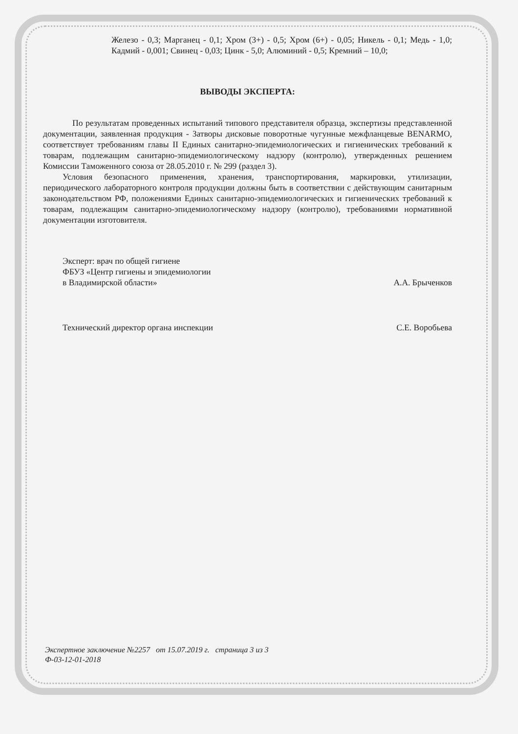Железо - 0,3; Марганец - 0,1; Хром (3+) - 0,5; Хром (6+) - 0,05; Никель - 0,1; Медь - 1,0; Кадмий - 0,001; Свинец - 0,03; Цинк - 5,0; Алюминий - 0,5; Кремний – 10,0;
ВЫВОДЫ ЭКСПЕРТА:
По результатам проведенных испытаний типового представителя образца, экспертизы представленной документации, заявленная продукция - Затворы дисковые поворотные чугунные межфланцевые BENARMO, соответствует требованиям главы II Единых санитарно-эпидемиологических и гигиенических требований к товарам, подлежащим санитарно-эпидемиологическому надзору (контролю), утвержденных решением Комиссии Таможенного союза от 28.05.2010 г. № 299 (раздел 3).
Условия безопасного применения, хранения, транспортирования, маркировки, утилизации, периодического лабораторного контроля продукции должны быть в соответствии с действующим санитарным законодательством РФ, положениями Единых санитарно-эпидемиологических и гигиенических требований к товарам, подлежащим санитарно-эпидемиологическому надзору (контролю), требованиями нормативной документации изготовителя.
Эксперт: врач по общей гигиене
ФБУЗ «Центр гигиены и эпидемиологии
в Владимирской области»
А.А. Брыченков
Технический директор органа инспекции
С.Е. Воробьева
Экспертное заключение №2257 от 15.07.2019 г. страница 3 из 3
Ф-03-12-01-2018